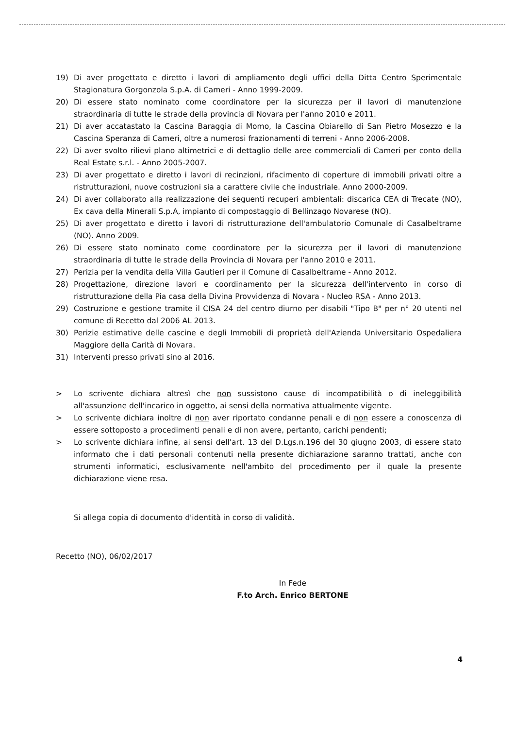19) Di aver progettato e diretto i lavori di ampliamento degli uffici della Ditta Centro Sperimentale Stagionatura Gorgonzola S.p.A. di Cameri - Anno 1999-2009.
20) Di essere stato nominato come coordinatore per la sicurezza per il lavori di manutenzione straordinaria di tutte le strade della provincia di Novara per l'anno 2010 e 2011.
21) Di aver accatastato la Cascina Baraggia di Momo, la Cascina Obiarello di San Pietro Mosezzo e la Cascina Speranza di Cameri, oltre a numerosi frazionamenti di terreni - Anno 2006-2008.
22) Di aver svolto rilievi plano altimetrici e di dettaglio delle aree commerciali di Cameri per conto della Real Estate s.r.l. - Anno 2005-2007.
23) Di aver progettato e diretto i lavori di recinzioni, rifacimento di coperture di immobili privati oltre a ristrutturazioni, nuove costruzioni sia a carattere civile che industriale. Anno 2000-2009.
24) Di aver collaborato alla realizzazione dei seguenti recuperi ambientali: discarica CEA di Trecate (NO), Ex cava della Minerali S.p.A, impianto di compostaggio di Bellinzago Novarese (NO).
25) Di aver progettato e diretto i lavori di ristrutturazione dell'ambulatorio Comunale di Casalbeltrame (NO). Anno 2009.
26) Di essere stato nominato come coordinatore per la sicurezza per il lavori di manutenzione straordinaria di tutte le strade della Provincia di Novara per l'anno 2010 e 2011.
27) Perizia per la vendita della Villa Gautieri per il Comune di Casalbeltrame - Anno 2012.
28) Progettazione, direzione lavori e coordinamento per la sicurezza dell'intervento in corso di ristrutturazione della Pia casa della Divina Provvidenza di Novara - Nucleo RSA - Anno 2013.
29) Costruzione e gestione tramite il CISA 24 del centro diurno per disabili "Tipo B" per n° 20 utenti nel comune di Recetto dal 2006 AL 2013.
30) Perizie estimative delle cascine e degli Immobili di proprietà dell'Azienda Universitario Ospedaliera Maggiore della Carità di Novara.
31) Interventi presso privati sino al 2016.
> Lo scrivente dichiara altresì che non sussistono cause di incompatibilità o di ineleggibilità all'assunzione dell'incarico in oggetto, ai sensi della normativa attualmente vigente.
> Lo scrivente dichiara inoltre di non aver riportato condanne penali e di non essere a conoscenza di essere sottoposto a procedimenti penali e di non avere, pertanto, carichi pendenti;
> Lo scrivente dichiara infine, ai sensi dell'art. 13 del D.Lgs.n.196 del 30 giugno 2003, di essere stato informato che i dati personali contenuti nella presente dichiarazione saranno trattati, anche con strumenti informatici, esclusivamente nell'ambito del procedimento per il quale la presente dichiarazione viene resa.
Si allega copia di documento d'identità in corso di validità.
Recetto (NO), 06/02/2017
In Fede
F.to Arch. Enrico BERTONE
4